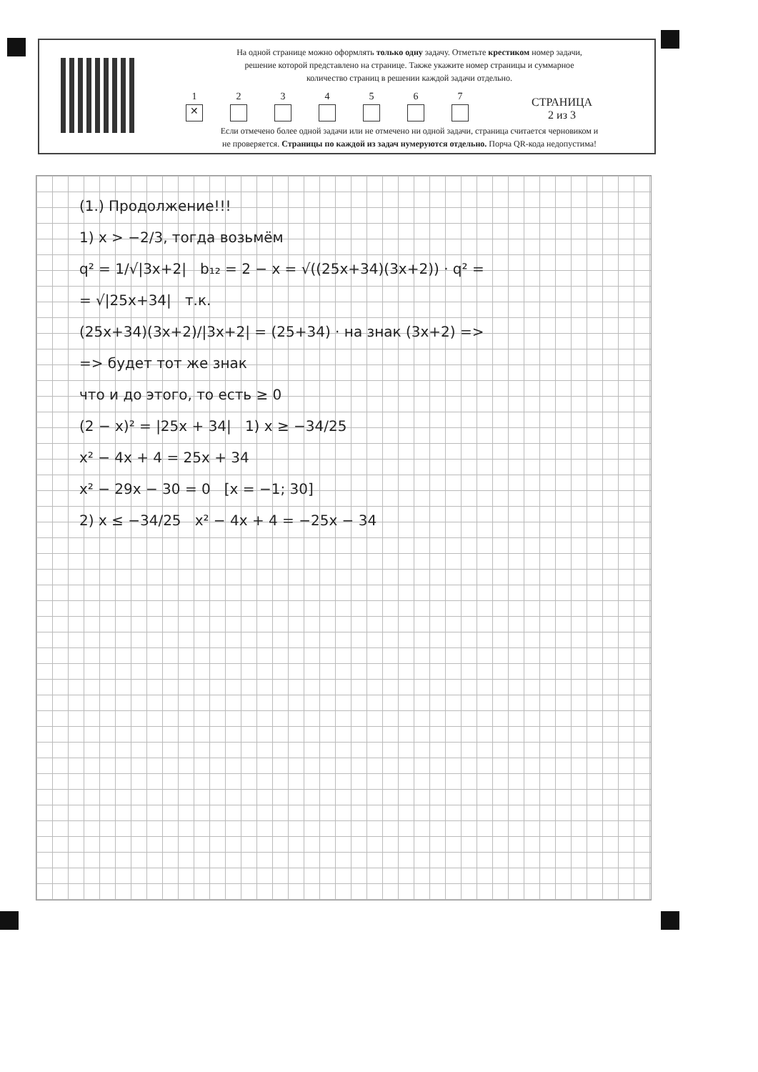На одной странице можно оформлять только одну задачу. Отметьте крестиком номер задачи,
решение которой представлено на странице. Также укажите номер страницы и суммарное
количество страниц в решении каждой задачи отдельно.
1
✕
2
3
4
5
6
7
СТРАНИЦА
2 из 3
Если отмечено более одной задачи или не отмечено ни одной задачи, страница считается черновиком и
не проверяется. Страницы по каждой из задач нумеруются отдельно. Порча QR-кода недопустима!
(1.) Продолжение!!!
1) x > −2/3, тогда возьмём
q² = 1/√|3x+2| b₁₂ = 2 − x = √((25x+34)(3x+2)) · q² =
= √|25x+34| т.к.
(25x+34)(3x+2)/|3x+2| = (25+34) · на знак (3x+2) =>
=> будет тот же знак
что и до этого, то есть ≥ 0
(2 − x)² = |25x + 34| 1) x ≥ −34/25
x² − 4x + 4 = 25x + 34
x² − 29x − 30 = 0 [x = −1; 30]
2) x ≤ −34/25 x² − 4x + 4 = −25x − 34